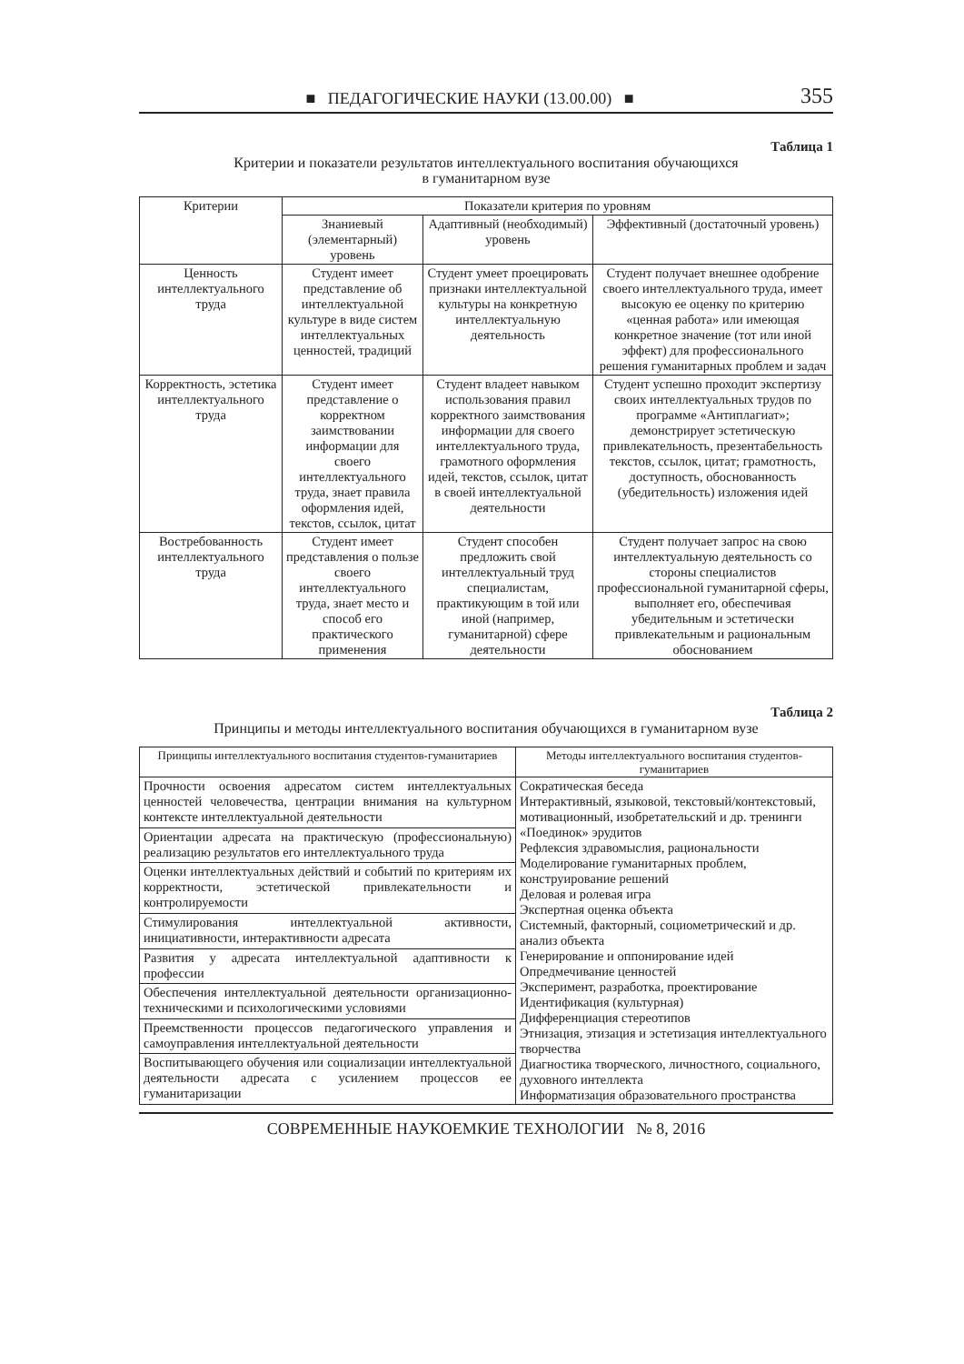■ ПЕДАГОГИЧЕСКИЕ НАУКИ (13.00.00) ■ 355
Таблица 1
Критерии и показатели результатов интеллектуального воспитания обучающихся
в гуманитарном вузе
| Критерии | Показатели критерия по уровням | | |
| --- | --- | --- | --- |
| | Знаниевый (элементарный) уровень | Адаптивный (необходимый) уровень | Эффективный (достаточный уровень) |
| Ценность интеллектуального труда | Студент имеет представление об интеллектуальной культуре в виде систем интеллектуальных ценностей, традиций | Студент умеет проецировать признаки интеллектуальной культуры на конкретную интеллектуальную деятельность | Студент получает внешнее одобрение своего интеллектуального труда, имеет высокую ее оценку по критерию «ценная работа» или имеющая конкретное значение (тот или иной эффект) для профессионального решения гуманитарных проблем и задач |
| Корректность, эстетика интеллектуального труда | Студент имеет представление о корректном заимствовании информации для своего интеллектуального труда, знает правила оформления идей, текстов, ссылок, цитат | Студент владеет навыком использования правил корректного заимствования информации для своего интеллектуального труда, грамотного оформления идей, текстов, ссылок, цитат в своей интеллектуальной деятельности | Студент успешно проходит экспертизу своих интеллектуальных трудов по программе «Антиплагиат»; демонстрирует эстетическую привлекательность, презентабельность текстов, ссылок, цитат; грамотность, доступность, обоснованность (убедительность) изложения идей |
| Востребованность интеллектуального труда | Студент имеет представления о пользе своего интеллектуального труда, знает место и способ его практического применения | Студент способен предложить свой интеллектуальный труд специалистам, практикующим в той или иной (например, гуманитарной) сфере деятельности | Студент получает запрос на свою интеллектуальную деятельность со стороны специалистов профессиональной гуманитарной сферы, выполняет его, обеспечивая убедительным и эстетически привлекательным и рациональным обоснованием |
Таблица 2
Принципы и методы интеллектуального воспитания обучающихся в гуманитарном вузе
| Принципы интеллектуального воспитания студентов-гуманитариев | Методы интеллектуального воспитания студентов-гуманитариев |
| --- | --- |
| Прочности освоения адресатом систем интеллектуальных ценностей человечества, центрации внимания на культурном контексте интеллектуальной деятельности | Сократическая беседа Интерактивный, языковой, текстовый/контекстовый, мотивационный, изобретательский и др. тренинги «Поединок» эрудитов Рефлексия здравомыслия, рациональности Моделирование гуманитарных проблем, конструирование решений Деловая и ролевая игра Экспертная оценка объекта Системный, факторный, социометрический и др. анализ объекта Генерирование и оппонирование идей Опредмечивание ценностей Эксперимент, разработка, проектирование Идентификация (культурная) Дифференциация стереотипов Этнизация, этизация и эстетизация интеллектуального творчества Диагностика творческого, личностного, социального, духовного интеллекта Информатизация образовательного пространства |
| Ориентации адресата на практическую (профессиональную) реализацию результатов его интеллектуального труда | |
| Оценки интеллектуальных действий и событий по критериям их корректности, эстетической привлекательности и контролируемости | |
| Стимулирования интеллектуальной активности, инициативности, интерактивности адресата | |
| Развития у адресата интеллектуальной адаптивности к профессии | |
| Обеспечения интеллектуальной деятельности организационно-техническими и психологическими условиями | |
| Преемственности процессов педагогического управления и самоуправления интеллектуальной деятельности | |
| Воспитывающего обучения или социализации интеллектуальной деятельности адресата с усилением процессов ее гуманитаризации | |
СОВРЕМЕННЫЕ НАУКОЕМКИЕ ТЕХНОЛОГИИ № 8, 2016